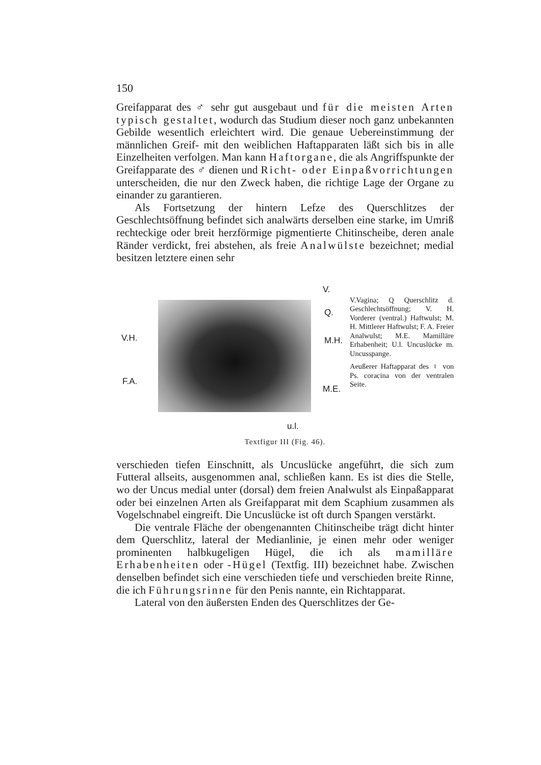150
Greifapparat des ♂ sehr gut ausgebaut und für die meisten Arten typisch gestaltet, wodurch das Studium dieser noch ganz unbekannten Gebilde wesentlich erleichtert wird. Die genaue Uebereinstimmung der männlichen Greif- mit den weiblichen Haftapparaten läßt sich bis in alle Einzelheiten verfolgen. Man kann Haftorgane, die als Angriffspunkte der Greifapparate des ♂ dienen und Richt- oder Einpaßvorrichtungen unterscheiden, die nur den Zweck haben, die richtige Lage der Organe zu einander zu garantieren.
Als Fortsetzung der hintern Lefze des Querschlitzes der Geschlechtsöffnung befindet sich analwärts derselben eine starke, im Umriß rechteckige oder breit herzförmige pigmentierte Chitinscheibe, deren anale Ränder verdickt, frei abstehen, als freie Analwülste bezeichnet; medial besitzen letztere einen sehr
V.
Q.
V.H. M.H.
F.A.
M.E.
u.l.
V.Vagina; Q Querschlitz d. Geschlechtsöffnung; V. H. Vorderer (ventral.) Haftwulst; M. H. Mittlerer Haftwulst; F. A. Freier Analwulst; M.E. Mamilläre Erhabenheit; U.l. Uncuslücke m. Uncusspange.
Aeußerer Haftapparat des ♀ von Ps. coracina von der ventralen Seite.
Textfigur III (Fig. 46).
verschieden tiefen Einschnitt, als Uncuslücke angeführt, die sich zum Futteral allseits, ausgenommen anal, schließen kann. Es ist dies die Stelle, wo der Uncus medial unter (dorsal) dem freien Analwulst als Einpaßapparat oder bei einzelnen Arten als Greifapparat mit dem Scaphium zusammen als Vogelschnabel eingreift. Die Uncuslücke ist oft durch Spangen verstärkt.
Die ventrale Fläche der obengenannten Chitinscheibe trägt dicht hinter dem Querschlitz, lateral der Medianlinie, je einen mehr oder weniger prominenten halbkugeligen Hügel, die ich als mamilläre Erhabenheiten oder -Hügel (Textfig. III) bezeichnet habe. Zwischen denselben befindet sich eine verschieden tiefe und verschieden breite Rinne, die ich Führungsrinne für den Penis nannte, ein Richtapparat.
Lateral von den äußersten Enden des Querschlitzes der Ge-